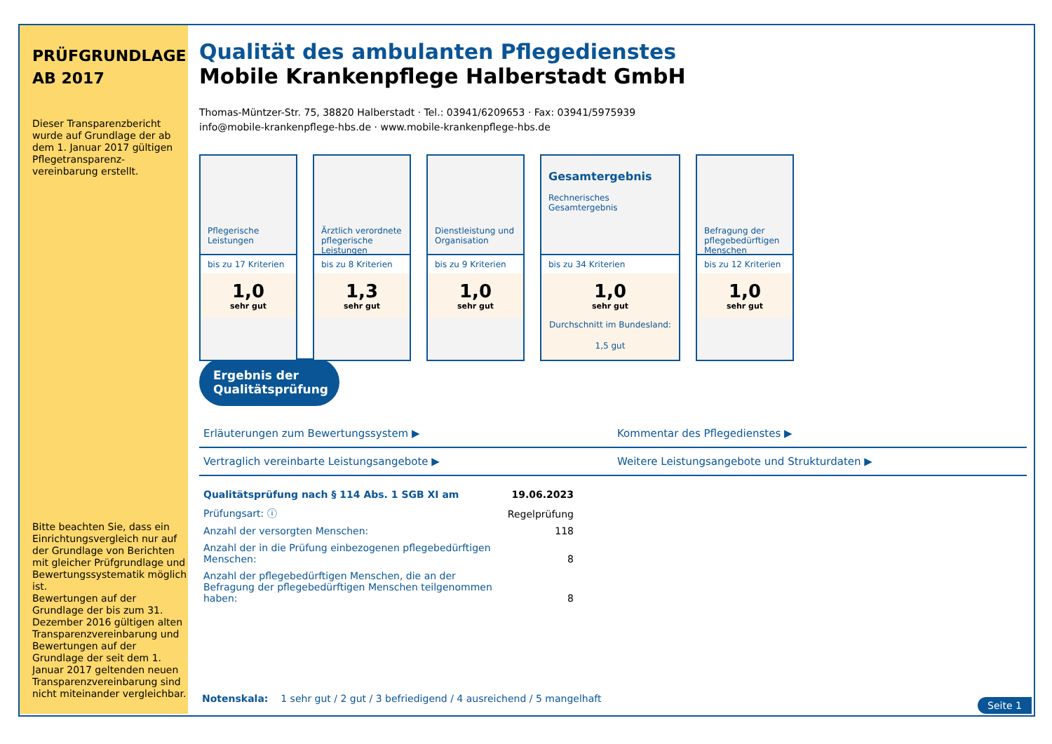PRÜFGRUNDLAGE
AB 2017
Dieser Transparenzbericht wurde auf Grundlage der ab dem 1. Januar 2017 gültigen Pflegetransparenz-vereinbarung erstellt.
Bitte beachten Sie, dass ein Einrichtungsvergleich nur auf der Grundlage von Berichten mit gleicher Prüfgrundlage und Bewertungssystematik möglich ist.
Bewertungen auf der Grundlage der bis zum 31. Dezember 2016 gültigen alten Transparenzvereinbarung und Bewertungen auf der Grundlage der seit dem 1. Januar 2017 geltenden neuen Transparenzvereinbarung sind nicht miteinander vergleichbar.
Qualität des ambulanten Pflegedienstes
Mobile Krankenpflege Halberstadt GmbH
Thomas-Müntzer-Str. 75, 38820 Halberstadt · Tel.: 03941/6209653 · Fax: 03941/5975939
info@mobile-krankenpflege-hbs.de · www.mobile-krankenpflege-hbs.de
Pflegerische Leistungen
bis zu 17 Kriterien
1,0
sehr gut
Ärztlich verordnete pflegerische Leistungen
bis zu 8 Kriterien
1,3
sehr gut
Dienstleistung und Organisation
bis zu 9 Kriterien
1,0
sehr gut
Gesamtergebnis
Rechnerisches Gesamtergebnis
bis zu 34 Kriterien
1,0
sehr gut
Durchschnitt im Bundesland: 1,5 gut
Befragung der pflegebedürftigen Menschen
bis zu 12 Kriterien
1,0
sehr gut
Ergebnis der Qualitätsprüfung
Erläuterungen zum Bewertungssystem ▶
Kommentar des Pflegedienstes ▶
Vertraglich vereinbarte Leistungsangebote ▶
Weitere Leistungsangebote und Strukturdaten ▶
| Qualitätsprüfung nach § 114 Abs. 1 SGB XI am | 19.06.2023 |
| Prüfungsart: ⓘ | Regelprüfung |
| Anzahl der versorgten Menschen: | 118 |
| Anzahl der in die Prüfung einbezogenen pflegebedürftigen Menschen: | 8 |
| Anzahl der pflegebedürftigen Menschen, die an der Befragung der pflegebedürftigen Menschen teilgenommen haben: | 8 |
Notenskala: 1 sehr gut / 2 gut / 3 befriedigend / 4 ausreichend / 5 mangelhaft
Seite 1